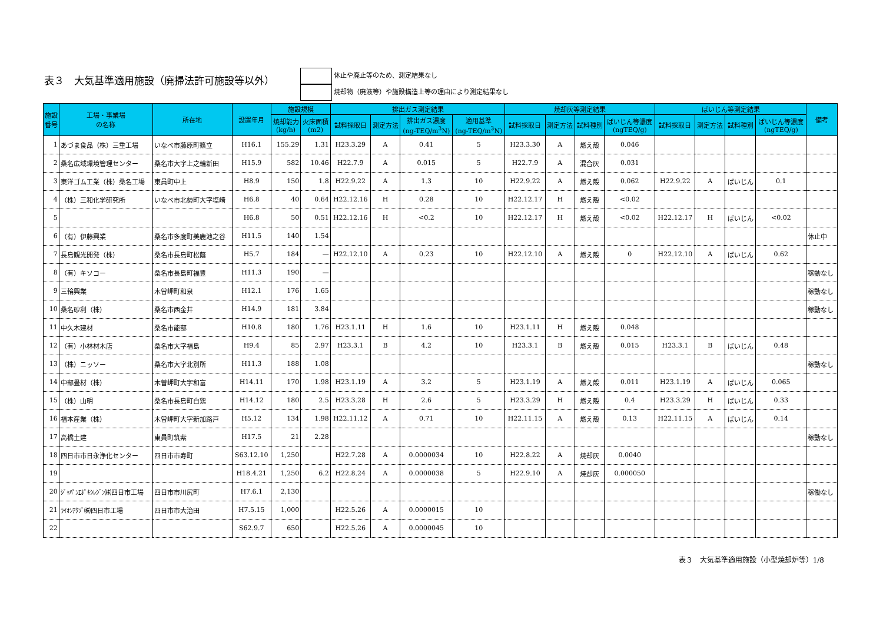表３　大気基準適用施設（廃掃法許可施設等以外）
休止や廃止等のため、測定結果なし
焼却物（廃液等）や施設構造上等の理由により測定結果なし
| 施設 番号 | 工場・事業場 の名称 | 所在地 | 設置年月 | 施設規模 | | 排出ガス測定結果 | | | | 焼却灰等測定結果 | | | | ばいじん等測定結果 | | | | 備考 |
| --- | --- | --- | --- | --- | --- | --- | --- | --- | --- | --- | --- | --- | --- | --- | --- | --- | --- | --- |
| | | | | 焼却能力 (kg/h) | 火床面積 (m2) | 試料採取日 | 測定方法 | 排出ガス濃度 (ng-TEQ/m<sup>3</sup>N) | 適用基準 (ng-TEQ/m<sup>3</sup>N) | 試料採取日 | 測定方法 | 試料種別 | ばいじん等濃度 (ngTEQ/g) | 試料採取日 | 測定方法 | 試料種別 | ばいじん等濃度 (ngTEQ/g) | |
| 1 | あづま食品（株）三重工場 | いなべ市藤原町篠立 | H16.1 | 155.29 | 1.31 | H23.3.29 | A | 0.41 | 5 | H23.3.30 | A | 燃え殻 | 0.046 | | | | | |
| 2 | 桑名広域環境管理センター | 桑名市大字上之輪新田 | H15.9 | 582 | 10.46 | H22.7.9 | A | 0.015 | 5 | H22.7.9 | A | 混合灰 | 0.031 | | | | | |
| 3 | 東洋ゴム工業（株）桑名工場 | 東員町中上 | H8.9 | 150 | 1.8 | H22.9.22 | A | 1.3 | 10 | H22.9.22 | A | 燃え殻 | 0.062 | H22.9.22 | A | ばいじん | 0.1 | |
| 4 | （株）三和化学研究所 | いなべ市北勢町大字塩崎 | H6.8 | 40 | 0.64 | H22.12.16 | H | 0.28 | 10 | H22.12.17 | H | 燃え殻 | <0.02 | | | | | |
| 5 | | | H6.8 | 50 | 0.51 | H22.12.16 | H | <0.2 | 10 | H22.12.17 | H | 燃え殻 | <0.02 | H22.12.17 | H | ばいじん | <0.02 | |
| 6 | （有）伊藤興業 | 桑名市多度町美鹿池之谷 | H11.5 | 140 | 1.54 | | | | | | | | | | | | | 休止中 |
| 7 | 長島観光開発（株） | 桑名市長島町松蔭 | H5.7 | 184 | — | H22.12.10 | A | 0.23 | 10 | H22.12.10 | A | 燃え殻 | 0 | H22.12.10 | A | ばいじん | 0.62 | |
| 8 | （有）キソコー | 桑名市長島町福豊 | H11.3 | 190 | — | | | | | | | | | | | | | 稼動なし |
| 9 | 三輪興業 | 木曽岬町和泉 | H12.1 | 176 | 1.65 | | | | | | | | | | | | | 稼動なし |
| 10 | 桑名砂利（株） | 桑名市西金井 | H14.9 | 181 | 3.84 | | | | | | | | | | | | | 稼動なし |
| 11 | 中久木建材 | 桑名市能部 | H10.8 | 180 | 1.76 | H23.1.11 | H | 1.6 | 10 | H23.1.11 | H | 燃え殻 | 0.048 | | | | | |
| 12 | （有）小林材木店 | 桑名市大字福島 | H9.4 | 85 | 2.97 | H23.3.1 | B | 4.2 | 10 | H23.3.1 | B | 燃え殻 | 0.015 | H23.3.1 | B | ばいじん | 0.48 | |
| 13 | （株）ニッソー | 桑名市大字北別所 | H11.3 | 188 | 1.08 | | | | | | | | | | | | | 稼動なし |
| 14 | 中部畳材（株） | 木曽岬町大字和富 | H14.11 | 170 | 1.98 | H23.1.19 | A | 3.2 | 5 | H23.1.19 | A | 燃え殻 | 0.011 | H23.1.19 | A | ばいじん | 0.065 | |
| 15 | （株）山明 | 桑名市長島町白鶏 | H14.12 | 180 | 2.5 | H23.3.28 | H | 2.6 | 5 | H23.3.29 | H | 燃え殻 | 0.4 | H23.3.29 | H | ばいじん | 0.33 | |
| 16 | 福本産業（株） | 木曽岬町大字新加路戸 | H5.12 | 134 | 1.98 | H22.11.12 | A | 0.71 | 10 | H22.11.15 | A | 燃え殻 | 0.13 | H22.11.15 | A | ばいじん | 0.14 | |
| 17 | 高橋土建 | 東員町筑紫 | H17.5 | 21 | 2.28 | | | | | | | | | | | | | 稼動なし |
| 18 | 四日市市日永浄化センター | 四日市市寿町 | S63.12.10 | 1,250 | | H22.7.28 | A | 0.0000034 | 10 | H22.8.22 | A | 焼却灰 | 0.0040 | | | | | |
| 19 | | | H18.4.21 | 1,250 | 6.2 | H22.8.24 | A | 0.0000038 | 5 | H22.9.10 | A | 焼却灰 | 0.000050 | | | | | |
| 20 | ｼﾞｬﾊﾟﾝｴﾎﾟｷｼﾚｼﾞﾝ㈱四日市工場 | 四日市市川尻町 | H7.6.1 | 2,130 | | | | | | | | | | | | | | 稼働なし |
| 21 | ﾗｲｵﾝｱｸｿﾞ㈱四日市工場 | 四日市市大治田 | H7.5.15 | 1,000 | | H22.5.26 | A | 0.0000015 | 10 | | | | | | | | | |
| 22 | | | S62.9.7 | 650 | | H22.5.26 | A | 0.0000045 | 10 | | | | | | | | | |
表３　大気基準適用施設（小型焼却炉等）1/8